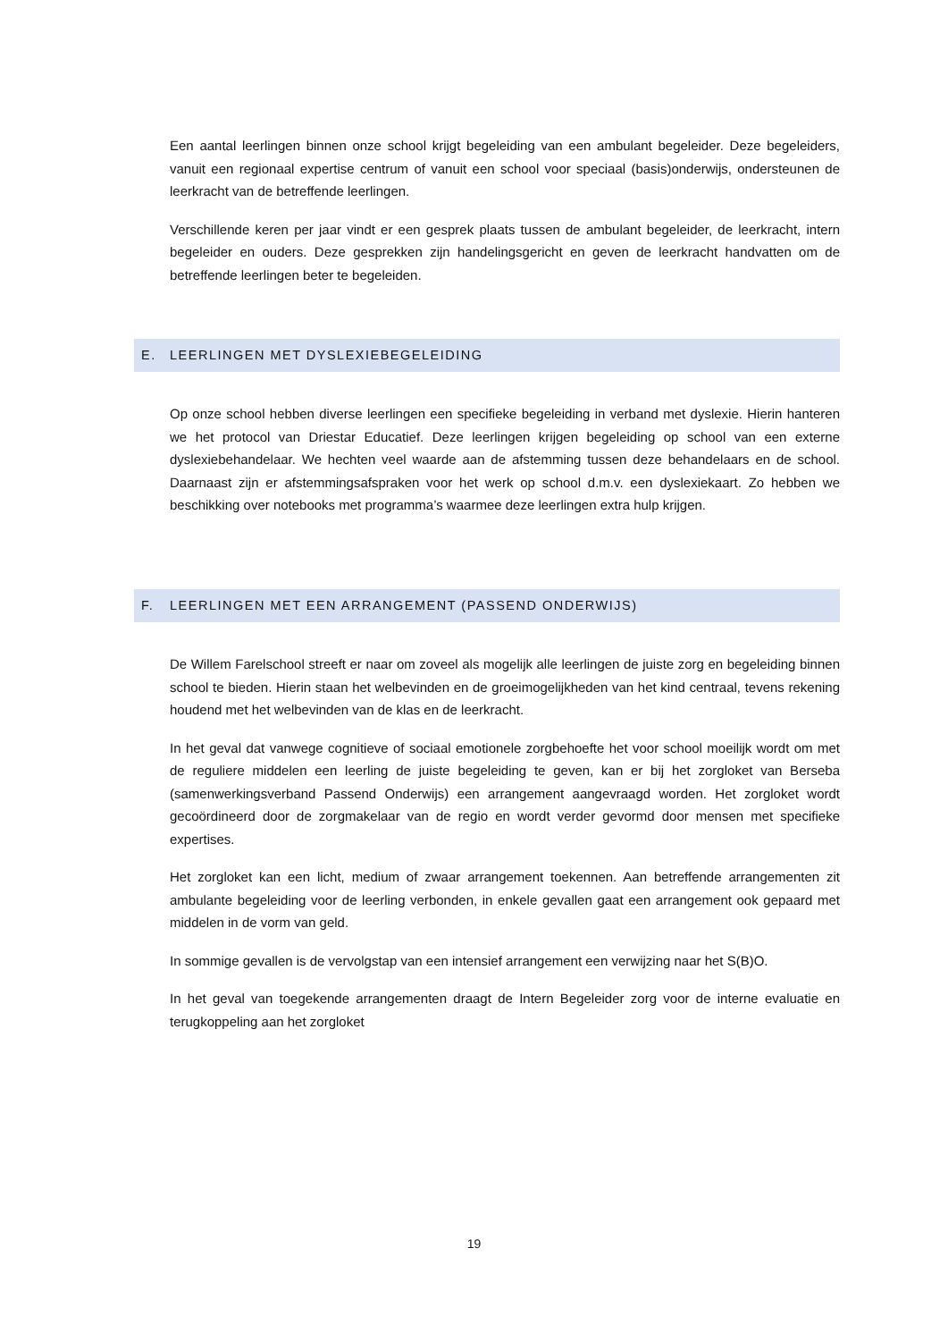Een aantal leerlingen binnen onze school krijgt begeleiding van een ambulant begeleider. Deze begeleiders, vanuit een regionaal expertise centrum of vanuit een school voor speciaal (basis)onderwijs, ondersteunen de leerkracht van de betreffende leerlingen.
Verschillende keren per jaar vindt er een gesprek plaats tussen de ambulant begeleider, de leerkracht, intern begeleider en ouders. Deze gesprekken zijn handelingsgericht en geven de leerkracht handvatten om de betreffende leerlingen beter te begeleiden.
E. LEERLINGEN MET DYSLEXIEBEGELEIDING
Op onze school hebben diverse leerlingen een specifieke begeleiding in verband met dyslexie. Hierin hanteren we het protocol van Driestar Educatief. Deze leerlingen krijgen begeleiding op school van een externe dyslexiebehandelaar. We hechten veel waarde aan de afstemming tussen deze behandelaars en de school. Daarnaast zijn er afstemmingsafspraken voor het werk op school d.m.v. een dyslexiekaart. Zo hebben we beschikking over notebooks met programma’s waarmee deze leerlingen extra hulp krijgen.
F. LEERLINGEN MET EEN ARRANGEMENT (PASSEND ONDERWIJS)
De Willem Farelschool streeft er naar om zoveel als mogelijk alle leerlingen de juiste zorg en begeleiding binnen school te bieden. Hierin staan het welbevinden en de groeimogelijkheden van het kind centraal, tevens rekening houdend met het welbevinden van de klas en de leerkracht.
In het geval dat vanwege cognitieve of sociaal emotionele zorgbehoefte het voor school moeilijk wordt om met de reguliere middelen een leerling de juiste begeleiding te geven, kan er bij het zorgloket van Berseba (samenwerkingsverband Passend Onderwijs) een arrangement aangevraagd worden. Het zorgloket wordt gecoördineerd door de zorgmakelaar van de regio en wordt verder gevormd door mensen met specifieke expertises.
Het zorgloket kan een licht, medium of zwaar arrangement toekennen. Aan betreffende arrangementen zit ambulante begeleiding voor de leerling verbonden, in enkele gevallen gaat een arrangement ook gepaard met middelen in de vorm van geld.
In sommige gevallen is de vervolgstap van een intensief arrangement een verwijzing naar het S(B)O.
In het geval van toegekende arrangementen draagt de Intern Begeleider zorg voor de interne evaluatie en terugkoppeling aan het zorgloket
19